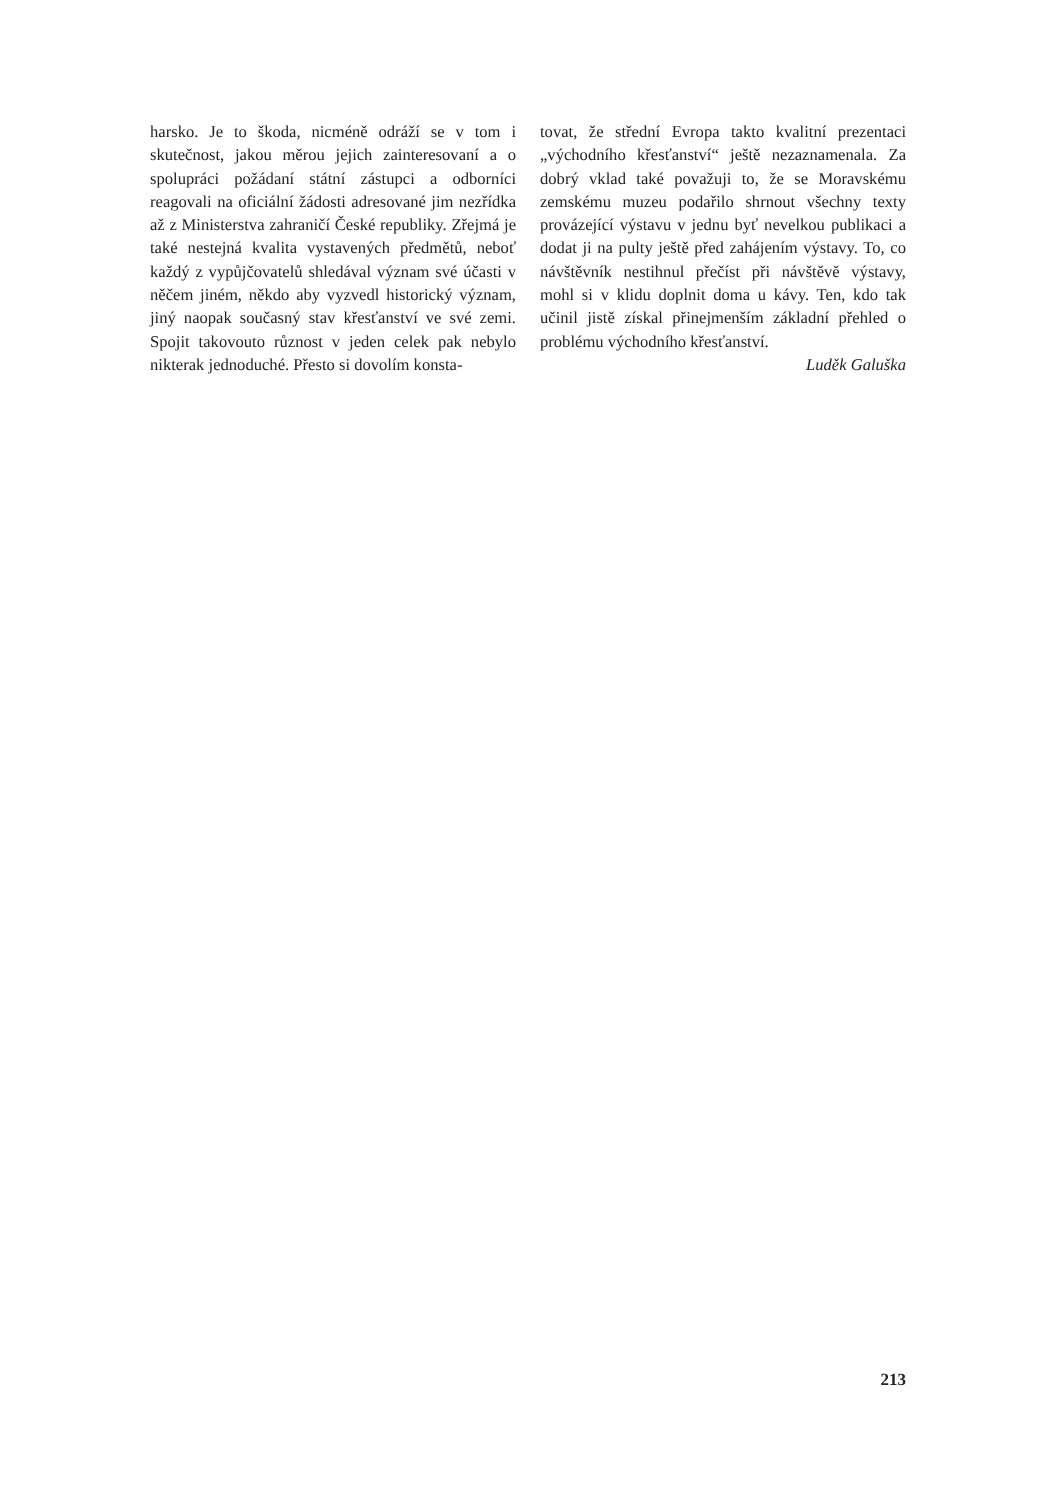harsko. Je to škoda, nicméně odráží se v tom i skutečnost, jakou měrou jejich zainteresovaní a o spolupráci požádaní státní zástupci a odborníci reagovali na oficiální žádosti adresované jim nezřídka až z Ministerstva zahraničí České republiky. Zřejmá je také nestejná kvalita vystavených předmětů, neboť každý z vypůjčovatelů shledával význam své účasti v něčem jiném, někdo aby vyzvedl historický význam, jiný naopak současný stav křesťanství ve své zemi. Spojit takovouto různost v jeden celek pak nebylo nikterak jednoduché. Přesto si dovolím konsta-
tovat, že střední Evropa takto kvalitní prezentaci „východního křesťanství“ ještě nezaznamenala. Za dobrý vklad také považuji to, že se Moravskému zemskému muzeu podařilo shrnout všechny texty provázející výstavu v jednu byť nevelkou publikaci a dodat ji na pulty ještě před zahájením výstavy. To, co návštěvník nestihnul přečíst při návštěvě výstavy, mohl si v klidu doplnit doma u kávy. Ten, kdo tak učinil jistě získal přinejmenším základní přehled o problému východního křesťanství.
Luděk Galuška
213